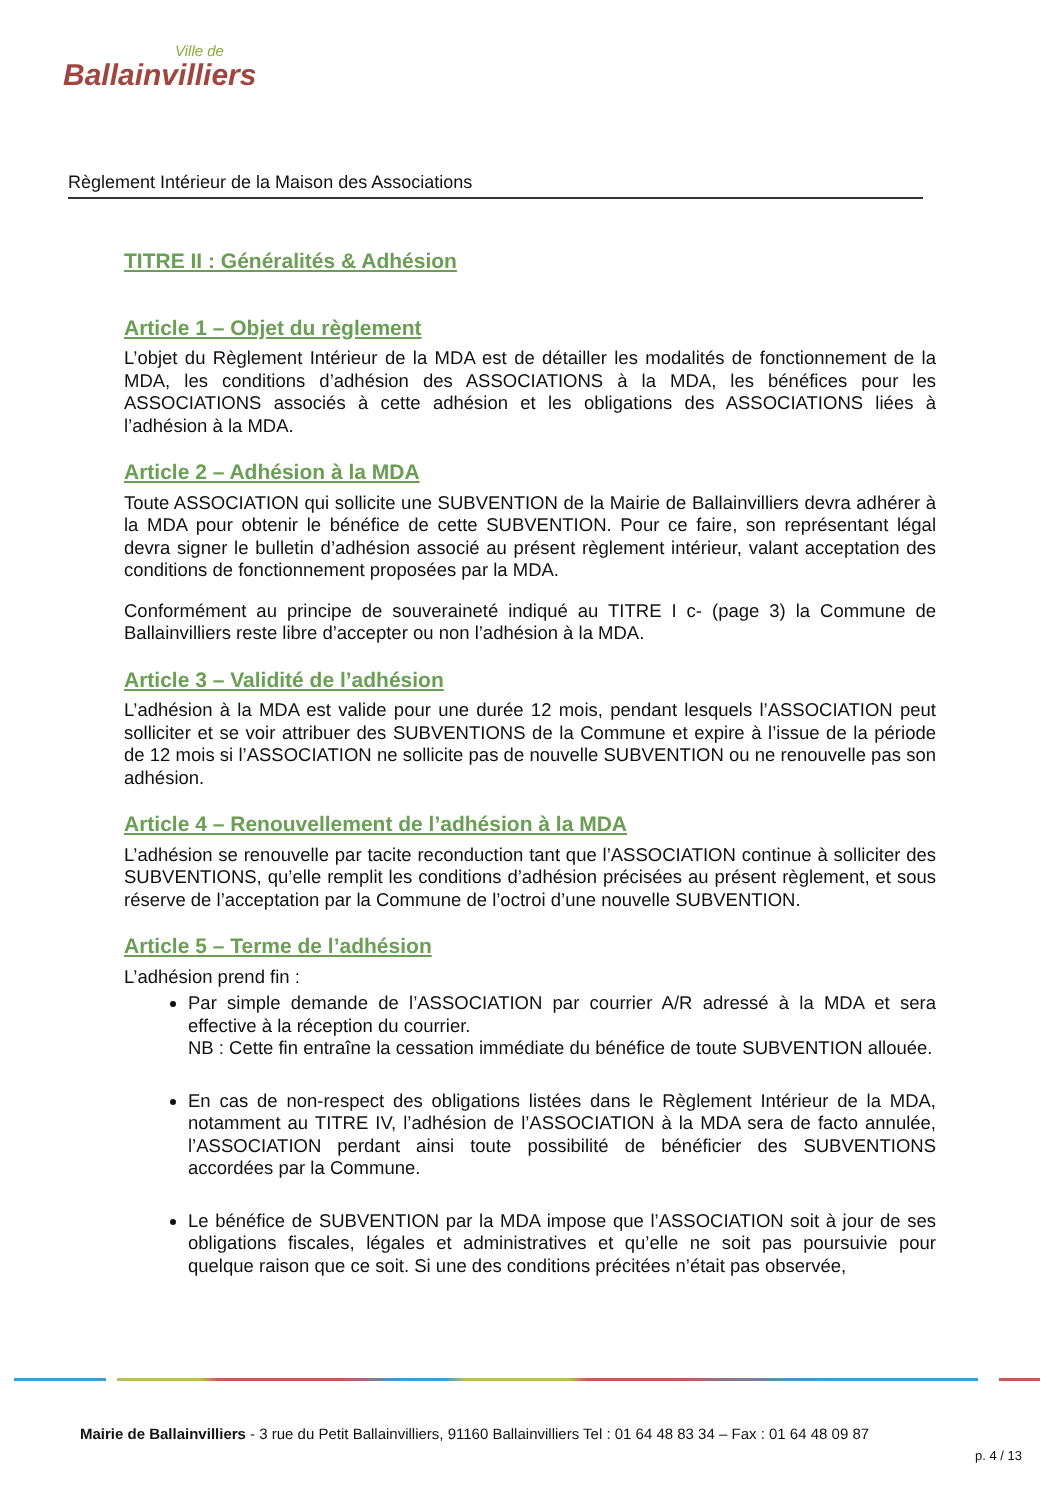Ville de
Ballainvilliers
Règlement Intérieur de la Maison des Associations
TITRE II : Généralités & Adhésion
Article 1 – Objet du règlement
L’objet du Règlement Intérieur de la MDA est de détailler les modalités de fonctionnement de la MDA, les conditions d’adhésion des ASSOCIATIONS à la MDA, les bénéfices pour les ASSOCIATIONS associés à cette adhésion et les obligations des ASSOCIATIONS liées à l’adhésion à la MDA.
Article 2 – Adhésion à la MDA
Toute ASSOCIATION qui sollicite une SUBVENTION de la Mairie de Ballainvilliers devra adhérer à la MDA pour obtenir le bénéfice de cette SUBVENTION. Pour ce faire, son représentant légal devra signer le bulletin d’adhésion associé au présent règlement intérieur, valant acceptation des conditions de fonctionnement proposées par la MDA.
Conformément au principe de souveraineté indiqué au TITRE I c- (page 3) la Commune de Ballainvilliers reste libre d’accepter ou non l’adhésion à la MDA.
Article 3 – Validité de l’adhésion
L’adhésion à la MDA est valide pour une durée 12 mois, pendant lesquels l’ASSOCIATION peut solliciter et se voir attribuer des SUBVENTIONS de la Commune et expire à l’issue de la période de 12 mois si l’ASSOCIATION ne sollicite pas de nouvelle SUBVENTION ou ne renouvelle pas son adhésion.
Article 4 – Renouvellement de l’adhésion à la MDA
L’adhésion se renouvelle par tacite reconduction tant que l’ASSOCIATION continue à solliciter des SUBVENTIONS, qu’elle remplit les conditions d’adhésion précisées au présent règlement, et sous réserve de l’acceptation par la Commune de l’octroi d’une nouvelle SUBVENTION.
Article 5 – Terme de l’adhésion
L’adhésion prend fin :
Par simple demande de l’ASSOCIATION par courrier A/R adressé à la MDA et sera effective à la réception du courrier.
NB : Cette fin entraîne la cessation immédiate du bénéfice de toute SUBVENTION allouée.
En cas de non-respect des obligations listées dans le Règlement Intérieur de la MDA, notamment au TITRE IV, l’adhésion de l’ASSOCIATION à la MDA sera de facto annulée, l’ASSOCIATION perdant ainsi toute possibilité de bénéficier des SUBVENTIONS accordées par la Commune.
Le bénéfice de SUBVENTION par la MDA impose que l’ASSOCIATION soit à jour de ses obligations fiscales, légales et administratives et qu’elle ne soit pas poursuivie pour quelque raison que ce soit. Si une des conditions précitées n’était pas observée,
Mairie de Ballainvilliers - 3 rue du Petit Ballainvilliers, 91160 Ballainvilliers Tel : 01 64 48 83 34 – Fax : 01 64 48 09 87
p. 4 / 13